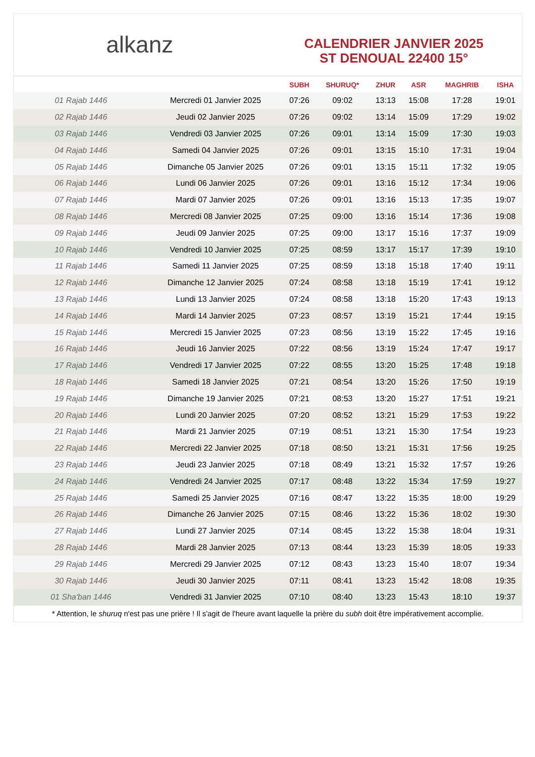alkanz
CALENDRIER JANVIER 2025
ST DENOUAL 22400 15°
| | | SUBH | SHURUQ* | ZHUR | ASR | MAGHRIB | ISHA |
| --- | --- | --- | --- | --- | --- | --- | --- |
| 01 Rajab 1446 | Mercredi 01 Janvier 2025 | 07:26 | 09:02 | 13:13 | 15:08 | 17:28 | 19:01 |
| 02 Rajab 1446 | Jeudi 02 Janvier 2025 | 07:26 | 09:02 | 13:14 | 15:09 | 17:29 | 19:02 |
| 03 Rajab 1446 | Vendredi 03 Janvier 2025 | 07:26 | 09:01 | 13:14 | 15:09 | 17:30 | 19:03 |
| 04 Rajab 1446 | Samedi 04 Janvier 2025 | 07:26 | 09:01 | 13:15 | 15:10 | 17:31 | 19:04 |
| 05 Rajab 1446 | Dimanche 05 Janvier 2025 | 07:26 | 09:01 | 13:15 | 15:11 | 17:32 | 19:05 |
| 06 Rajab 1446 | Lundi 06 Janvier 2025 | 07:26 | 09:01 | 13:16 | 15:12 | 17:34 | 19:06 |
| 07 Rajab 1446 | Mardi 07 Janvier 2025 | 07:26 | 09:01 | 13:16 | 15:13 | 17:35 | 19:07 |
| 08 Rajab 1446 | Mercredi 08 Janvier 2025 | 07:25 | 09:00 | 13:16 | 15:14 | 17:36 | 19:08 |
| 09 Rajab 1446 | Jeudi 09 Janvier 2025 | 07:25 | 09:00 | 13:17 | 15:16 | 17:37 | 19:09 |
| 10 Rajab 1446 | Vendredi 10 Janvier 2025 | 07:25 | 08:59 | 13:17 | 15:17 | 17:39 | 19:10 |
| 11 Rajab 1446 | Samedi 11 Janvier 2025 | 07:25 | 08:59 | 13:18 | 15:18 | 17:40 | 19:11 |
| 12 Rajab 1446 | Dimanche 12 Janvier 2025 | 07:24 | 08:58 | 13:18 | 15:19 | 17:41 | 19:12 |
| 13 Rajab 1446 | Lundi 13 Janvier 2025 | 07:24 | 08:58 | 13:18 | 15:20 | 17:43 | 19:13 |
| 14 Rajab 1446 | Mardi 14 Janvier 2025 | 07:23 | 08:57 | 13:19 | 15:21 | 17:44 | 19:15 |
| 15 Rajab 1446 | Mercredi 15 Janvier 2025 | 07:23 | 08:56 | 13:19 | 15:22 | 17:45 | 19:16 |
| 16 Rajab 1446 | Jeudi 16 Janvier 2025 | 07:22 | 08:56 | 13:19 | 15:24 | 17:47 | 19:17 |
| 17 Rajab 1446 | Vendredi 17 Janvier 2025 | 07:22 | 08:55 | 13:20 | 15:25 | 17:48 | 19:18 |
| 18 Rajab 1446 | Samedi 18 Janvier 2025 | 07:21 | 08:54 | 13:20 | 15:26 | 17:50 | 19:19 |
| 19 Rajab 1446 | Dimanche 19 Janvier 2025 | 07:21 | 08:53 | 13:20 | 15:27 | 17:51 | 19:21 |
| 20 Rajab 1446 | Lundi 20 Janvier 2025 | 07:20 | 08:52 | 13:21 | 15:29 | 17:53 | 19:22 |
| 21 Rajab 1446 | Mardi 21 Janvier 2025 | 07:19 | 08:51 | 13:21 | 15:30 | 17:54 | 19:23 |
| 22 Rajab 1446 | Mercredi 22 Janvier 2025 | 07:18 | 08:50 | 13:21 | 15:31 | 17:56 | 19:25 |
| 23 Rajab 1446 | Jeudi 23 Janvier 2025 | 07:18 | 08:49 | 13:21 | 15:32 | 17:57 | 19:26 |
| 24 Rajab 1446 | Vendredi 24 Janvier 2025 | 07:17 | 08:48 | 13:22 | 15:34 | 17:59 | 19:27 |
| 25 Rajab 1446 | Samedi 25 Janvier 2025 | 07:16 | 08:47 | 13:22 | 15:35 | 18:00 | 19:29 |
| 26 Rajab 1446 | Dimanche 26 Janvier 2025 | 07:15 | 08:46 | 13:22 | 15:36 | 18:02 | 19:30 |
| 27 Rajab 1446 | Lundi 27 Janvier 2025 | 07:14 | 08:45 | 13:22 | 15:38 | 18:04 | 19:31 |
| 28 Rajab 1446 | Mardi 28 Janvier 2025 | 07:13 | 08:44 | 13:23 | 15:39 | 18:05 | 19:33 |
| 29 Rajab 1446 | Mercredi 29 Janvier 2025 | 07:12 | 08:43 | 13:23 | 15:40 | 18:07 | 19:34 |
| 30 Rajab 1446 | Jeudi 30 Janvier 2025 | 07:11 | 08:41 | 13:23 | 15:42 | 18:08 | 19:35 |
| 01 Sha'ban 1446 | Vendredi 31 Janvier 2025 | 07:10 | 08:40 | 13:23 | 15:43 | 18:10 | 19:37 |
* Attention, le shuruq n'est pas une prière ! Il s'agit de l'heure avant laquelle la prière du subh doit être impérativement accomplie.